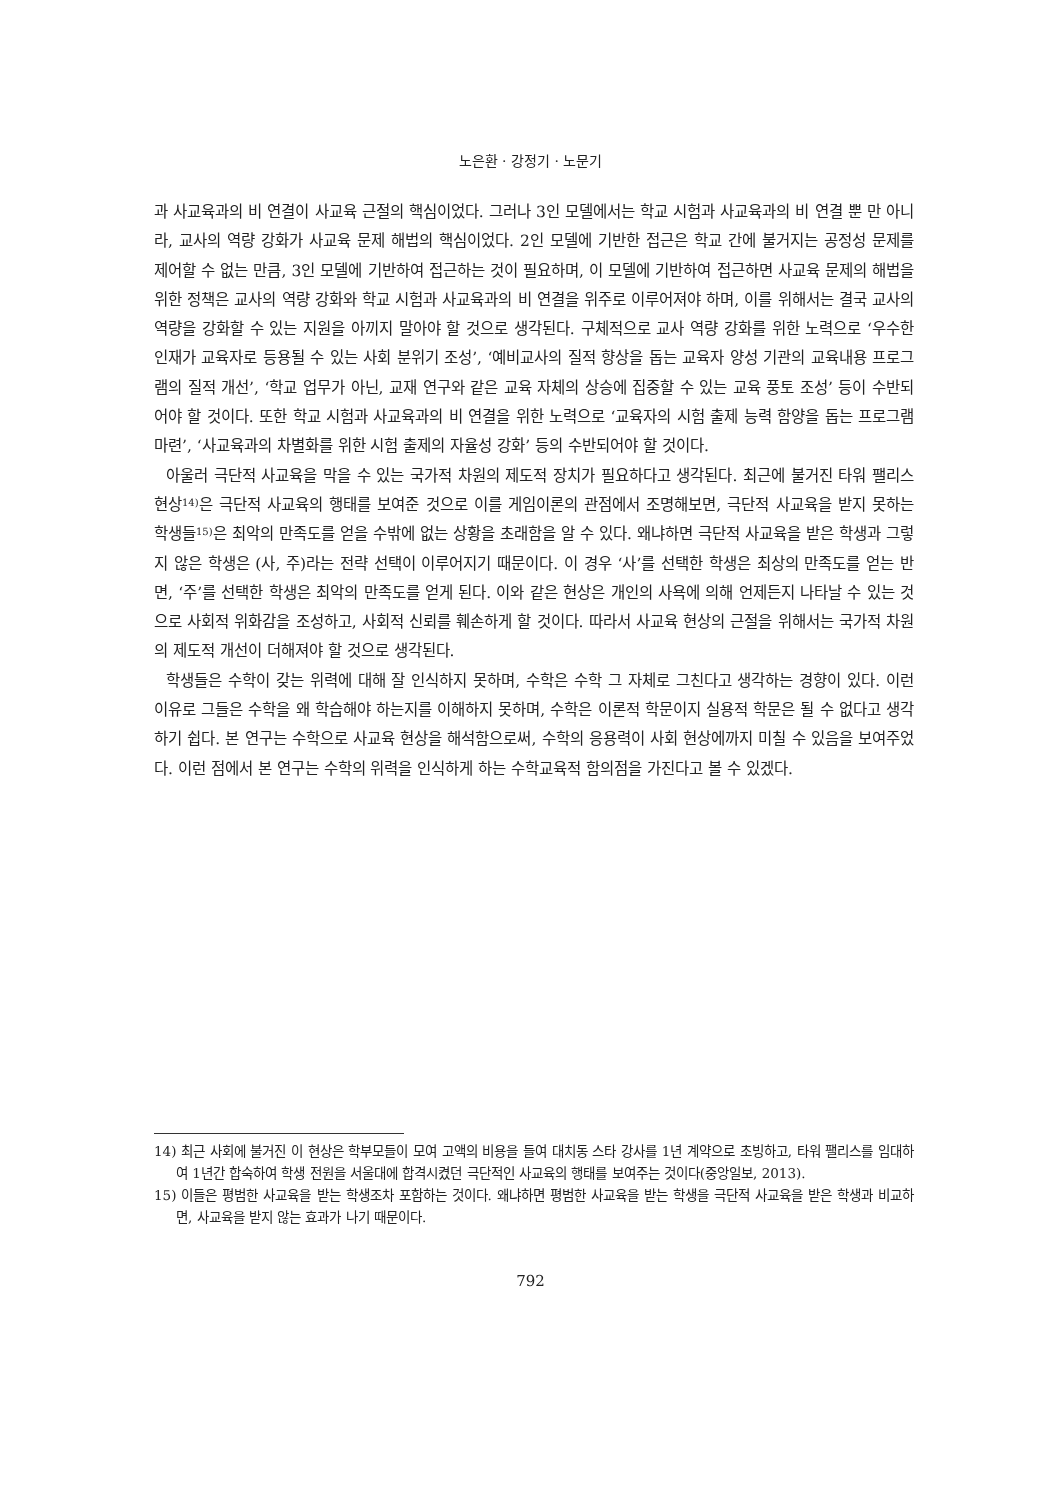노은환 · 강정기 · 노문기
과 사교육과의 비 연결이 사교육 근절의 핵심이었다. 그러나 3인 모델에서는 학교 시험과 사교육과의 비 연결 뿐 만 아니라, 교사의 역량 강화가 사교육 문제 해법의 핵심이었다. 2인 모델에 기반한 접근은 학교 간에 불거지는 공정성 문제를 제어할 수 없는 만큼, 3인 모델에 기반하여 접근하는 것이 필요하며, 이 모델에 기반하여 접근하면 사교육 문제의 해법을 위한 정책은 교사의 역량 강화와 학교 시험과 사교육과의 비 연결을 위주로 이루어져야 하며, 이를 위해서는 결국 교사의 역량을 강화할 수 있는 지원을 아끼지 말아야 할 것으로 생각된다. 구체적으로 교사 역량 강화를 위한 노력으로 ‘우수한 인재가 교육자로 등용될 수 있는 사회 분위기 조성’, ‘예비교사의 질적 향상을 돕는 교육자 양성 기관의 교육내용 프로그램의 질적 개선’, ‘학교 업무가 아닌, 교재 연구와 같은 교육 자체의 상승에 집중할 수 있는 교육 풍토 조성’ 등이 수반되어야 할 것이다. 또한 학교 시험과 사교육과의 비 연결을 위한 노력으로 ‘교육자의 시험 출제 능력 함양을 돕는 프로그램 마련’, ‘사교육과의 차별화를 위한 시험 출제의 자율성 강화’ 등의 수반되어야 할 것이다.
아울러 극단적 사교육을 막을 수 있는 국가적 차원의 제도적 장치가 필요하다고 생각된다. 최근에 불거진 타워 팰리스 현상<sup>14)</sup>은 극단적 사교육의 행태를 보여준 것으로 이를 게임이론의 관점에서 조명해보면, 극단적 사교육을 받지 못하는 학생들<sup>15)</sup>은 최악의 만족도를 얻을 수밖에 없는 상황을 초래함을 알 수 있다. 왜냐하면 극단적 사교육을 받은 학생과 그렇지 않은 학생은 (사, 주)라는 전략 선택이 이루어지기 때문이다. 이 경우 ‘사’를 선택한 학생은 최상의 만족도를 얻는 반면, ‘주’를 선택한 학생은 최악의 만족도를 얻게 된다. 이와 같은 현상은 개인의 사욕에 의해 언제든지 나타날 수 있는 것으로 사회적 위화감을 조성하고, 사회적 신뢰를 훼손하게 할 것이다. 따라서 사교육 현상의 근절을 위해서는 국가적 차원의 제도적 개선이 더해져야 할 것으로 생각된다.
학생들은 수학이 갖는 위력에 대해 잘 인식하지 못하며, 수학은 수학 그 자체로 그친다고 생각하는 경향이 있다. 이런 이유로 그들은 수학을 왜 학습해야 하는지를 이해하지 못하며, 수학은 이론적 학문이지 실용적 학문은 될 수 없다고 생각하기 쉽다. 본 연구는 수학으로 사교육 현상을 해석함으로써, 수학의 응용력이 사회 현상에까지 미칠 수 있음을 보여주었다. 이런 점에서 본 연구는 수학의 위력을 인식하게 하는 수학교육적 함의점을 가진다고 볼 수 있겠다.
14) 최근 사회에 불거진 이 현상은 학부모들이 모여 고액의 비용을 들여 대치동 스타 강사를 1년 계약으로 초빙하고, 타워 팰리스를 임대하여 1년간 합숙하여 학생 전원을 서울대에 합격시켰던 극단적인 사교육의 행태를 보여주는 것이다(중앙일보, 2013).
15) 이들은 평범한 사교육을 받는 학생조차 포함하는 것이다. 왜냐하면 평범한 사교육을 받는 학생을 극단적 사교육을 받은 학생과 비교하면, 사교육을 받지 않는 효과가 나기 때문이다.
792